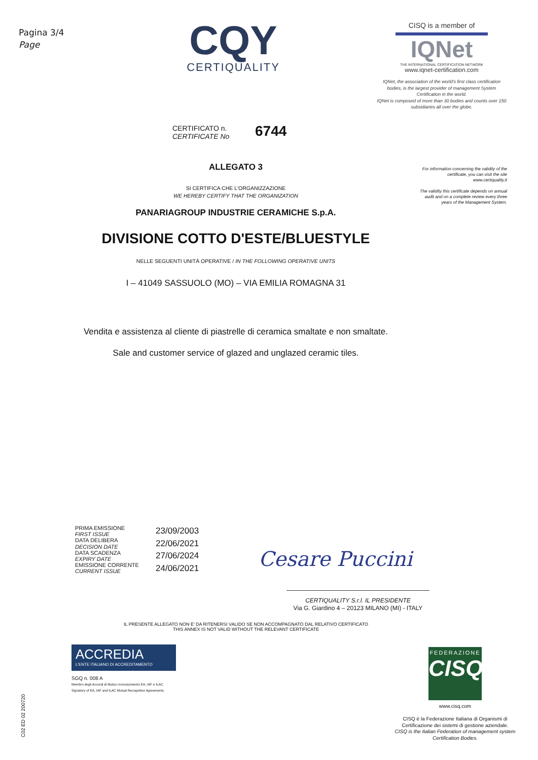Pagina 3/4
Page
CQY
CERTIQUALITY
CISQ is a member of
IQNet
THE INTERNATIONAL CERTIFICATION NETWORK
www.iqnet-certification.com
IQNet, the association of the world's first class certification bodies, is the largest provider of management System Certification in the world.
IQNet is composed of more than 30 bodies and counts over 150 subsidiaries all over the globe.
CERTIFICATO n.
CERTIFICATE No
6744
For information concerning the validity of the certificate, you can visit the site www.certiquality.it
The validity this certificate depends on annual audit and on a complete review every three years of the Management System.
ALLEGATO 3
SI CERTIFICA CHE L'ORGANIZZAZIONE
WE HEREBY CERTIFY THAT THE ORGANIZATION
PANARIAGROUP INDUSTRIE CERAMICHE S.p.A.
DIVISIONE COTTO D'ESTE/BLUESTYLE
NELLE SEGUENTI UNITÀ OPERATIVE / IN THE FOLLOWING OPERATIVE UNITS
I – 41049 SASSUOLO (MO) – VIA EMILIA ROMAGNA 31
Vendita e assistenza al cliente di piastrelle di ceramica smaltate e non smaltate.
Sale and customer service of glazed and unglazed ceramic tiles.
PRIMA EMISSIONE
FIRST ISSUE
DATA DELIBERA
DECISION DATE
DATA SCADENZA
EXPIRY DATE
EMISSIONE CORRENTE
CURRENT ISSUE
23/09/2003
22/06/2021
27/06/2024
24/06/2021
Cesare Puccini
CERTIQUALITY S.r.l. IL PRESIDENTE
Via G. Giardino 4 – 20123 MILANO (MI) - ITALY
IL PRESENTE ALLEGATO NON E' DA RITENERSI VALIDO SE NON ACCOMPAGNATO DAL RELATIVO CERTIFICATO
THIS ANNEX IS NOT VALID WITHOUT THE RELEVANT CERTIFICATE
ACCREDIA
L'ENTE ITALIANO DI ACCREDITAMENTO
SGQ n. 008 A
Membro degli Accordi di Mutuo riconoscimento EA, IAF e ILAC.
Signatory of EA, IAF and ILAC Mutual Recognition Agreements.
C02 ED 02 200720
FEDERAZIONE
CISQ
www.cisq.com
CISQ è la Federazione Italiana di Organismi di Certificazione dei sistemi di gestione aziendale.
CISQ is the Italian Federation of management system Certification Bodies.